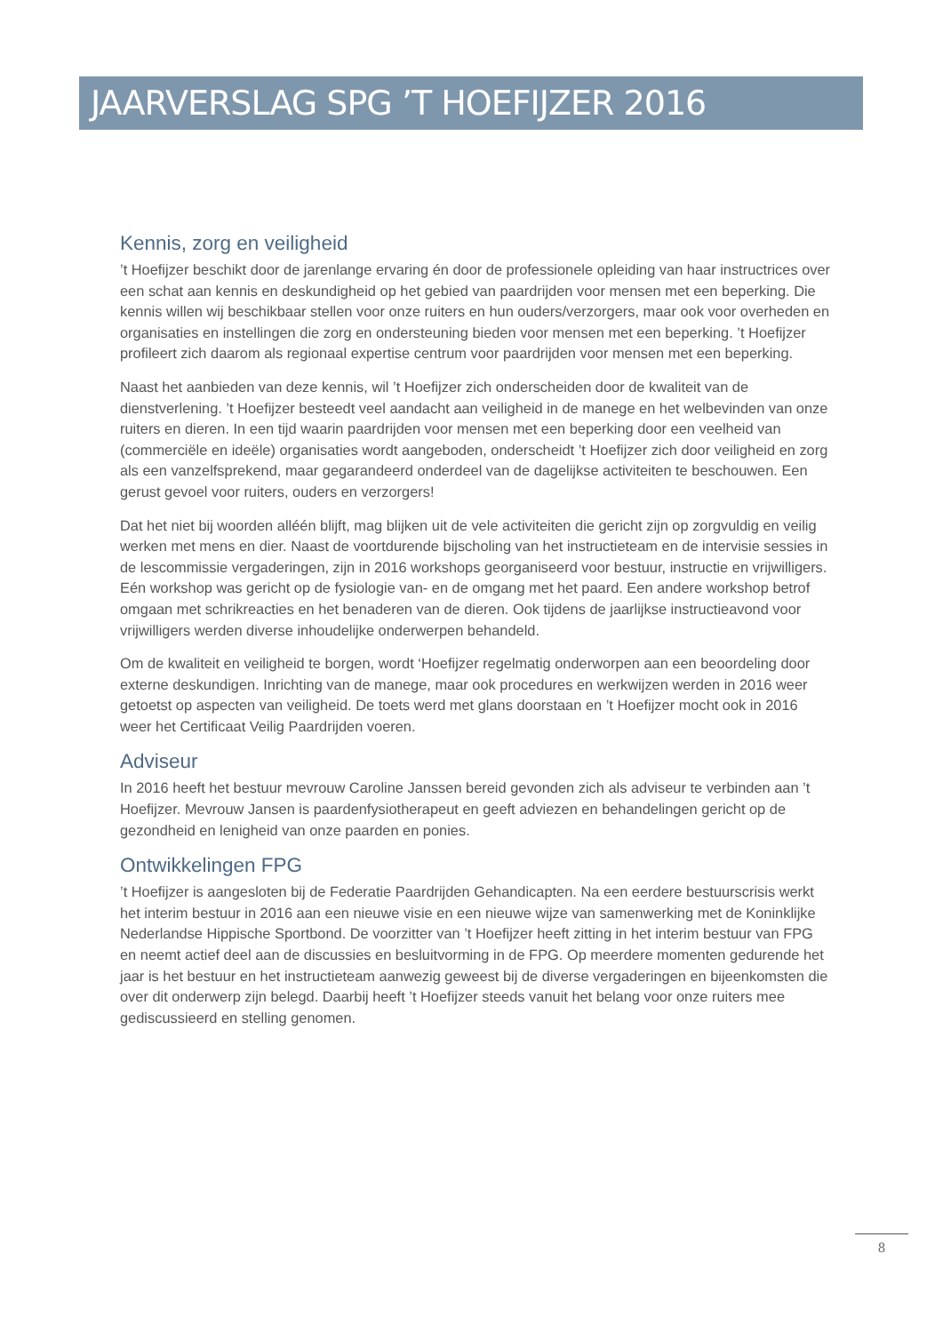JAARVERSLAG SPG ’T HOEFIJZER 2016
Kennis, zorg en veiligheid
’t Hoefijzer beschikt door de jarenlange ervaring én door de professionele opleiding van haar instructrices over een schat aan kennis en deskundigheid op het gebied van paardrijden voor mensen met een beperking. Die kennis willen wij beschikbaar stellen voor onze ruiters en hun ouders/verzorgers, maar ook voor overheden en organisaties en instellingen die zorg en ondersteuning bieden voor mensen met een beperking. ’t Hoefijzer profileert zich daarom als regionaal expertise centrum voor paardrijden voor mensen met een beperking.
Naast het aanbieden van deze kennis, wil ’t Hoefijzer zich onderscheiden door de kwaliteit van de dienstverlening. ’t Hoefijzer besteedt veel aandacht aan veiligheid in de manege en het welbevinden van onze ruiters en dieren. In een tijd waarin paardrijden voor mensen met een beperking door een veelheid van (commerciële en ideële) organisaties wordt aangeboden, onderscheidt ’t Hoefijzer zich door veiligheid en zorg als een vanzelfsprekend, maar gegarandeerd onderdeel van de dagelijkse activiteiten te beschouwen. Een gerust gevoel voor ruiters, ouders en verzorgers!
Dat het niet bij woorden alléén blijft, mag blijken uit de vele activiteiten die gericht zijn op zorgvuldig en veilig werken met mens en dier. Naast de voortdurende bijscholing van het instructieteam en de intervisie sessies in de lescommissie vergaderingen, zijn in 2016 workshops georganiseerd voor bestuur, instructie en vrijwilligers. Eén workshop was gericht op de fysiologie van- en de omgang met het paard. Een andere workshop betrof omgaan met schrikreacties en het benaderen van de dieren. Ook tijdens de jaarlijkse instructieavond voor vrijwilligers werden diverse inhoudelijke onderwerpen behandeld.
Om de kwaliteit en veiligheid te borgen, wordt ‘Hoefijzer regelmatig onderworpen aan een beoordeling door externe deskundigen. Inrichting van de manege, maar ook procedures en werkwijzen werden in 2016 weer getoetst op aspecten van veiligheid. De toets werd met glans doorstaan en ’t Hoefijzer mocht ook in 2016 weer het Certificaat Veilig Paardrijden voeren.
Adviseur
In 2016 heeft het bestuur mevrouw Caroline Janssen bereid gevonden zich als adviseur te verbinden aan ’t Hoefijzer. Mevrouw Jansen is paardenfysiotherapeut en geeft adviezen en behandelingen gericht op de gezondheid en lenigheid van onze paarden en ponies.
Ontwikkelingen FPG
’t Hoefijzer is aangesloten bij de Federatie Paardrijden Gehandicapten. Na een eerdere bestuurscrisis werkt het interim bestuur in 2016 aan een nieuwe visie en een nieuwe wijze van samenwerking met de Koninklijke Nederlandse Hippische Sportbond. De voorzitter van ’t Hoefijzer heeft zitting in het interim bestuur van FPG en neemt actief deel aan de discussies en besluitvorming in de FPG. Op meerdere momenten gedurende het jaar is het bestuur en het instructieteam aanwezig geweest bij de diverse vergaderingen en bijeenkomsten die over dit onderwerp zijn belegd. Daarbij heeft ’t Hoefijzer steeds vanuit het belang voor onze ruiters mee gediscussieerd en stelling genomen.
8